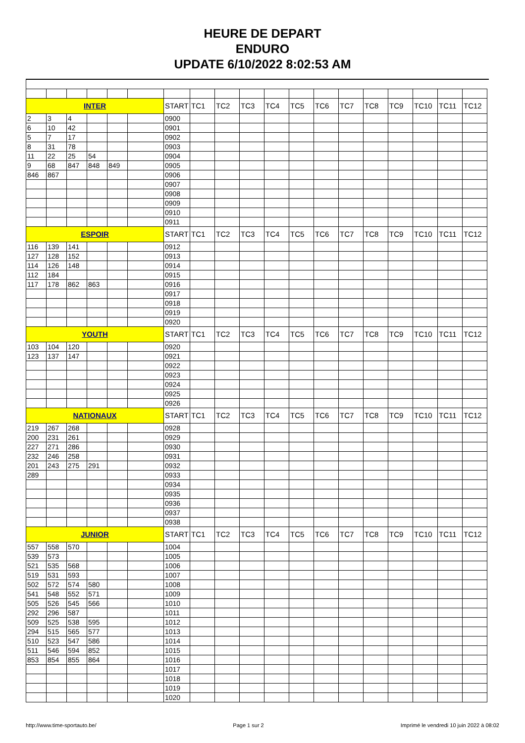HEURE DE DEPART
ENDURO
UPDATE 6/10/2022 8:02:53 AM
| INTER | | | | | | START | TC1 | TC2 | TC3 | TC4 | TC5 | TC6 | TC7 | TC8 | TC9 | TC10 | TC11 | TC12 |
| 2 | 3 | 4 | | | | 0900 | | | | | | | | | | | | |
| 6 | 10 | 42 | | | | 0901 | | | | | | | | | | | | |
| 5 | 7 | 17 | | | | 0902 | | | | | | | | | | | | |
| 8 | 31 | 78 | | | | 0903 | | | | | | | | | | | | |
| 11 | 22 | 25 | 54 | | | 0904 | | | | | | | | | | | | |
| 9 | 68 | 847 | 848 | 849 | | 0905 | | | | | | | | | | | | |
| 846 | 867 | | | | | 0906 | | | | | | | | | | | | |
| | | | | | | 0907 | | | | | | | | | | | | |
| | | | | | | 0908 | | | | | | | | | | | | |
| | | | | | | 0909 | | | | | | | | | | | | |
| | | | | | | 0910 | | | | | | | | | | | | |
| | | | | | | 0911 | | | | | | | | | | | | |
| ESPOIR | | | | | | START | TC1 | TC2 | TC3 | TC4 | TC5 | TC6 | TC7 | TC8 | TC9 | TC10 | TC11 | TC12 |
| 116 | 139 | 141 | | | | 0912 | | | | | | | | | | | | |
| 127 | 128 | 152 | | | | 0913 | | | | | | | | | | | | |
| 114 | 126 | 148 | | | | 0914 | | | | | | | | | | | | |
| 112 | 184 | | | | | 0915 | | | | | | | | | | | | |
| 117 | 178 | 862 | 863 | | | 0916 | | | | | | | | | | | | |
| | | | | | | 0917 | | | | | | | | | | | | |
| | | | | | | 0918 | | | | | | | | | | | | |
| | | | | | | 0919 | | | | | | | | | | | | |
| | | | | | | 0920 | | | | | | | | | | | | |
| YOUTH | | | | | | START | TC1 | TC2 | TC3 | TC4 | TC5 | TC6 | TC7 | TC8 | TC9 | TC10 | TC11 | TC12 |
| 103 | 104 | 120 | | | | 0920 | | | | | | | | | | | | |
| 123 | 137 | 147 | | | | 0921 | | | | | | | | | | | | |
| | | | | | | 0922 | | | | | | | | | | | | |
| | | | | | | 0923 | | | | | | | | | | | | |
| | | | | | | 0924 | | | | | | | | | | | | |
| | | | | | | 0925 | | | | | | | | | | | | |
| | | | | | | 0926 | | | | | | | | | | | | |
| NATIONAUX | | | | | | START | TC1 | TC2 | TC3 | TC4 | TC5 | TC6 | TC7 | TC8 | TC9 | TC10 | TC11 | TC12 |
| 219 | 267 | 268 | | | | 0928 | | | | | | | | | | | | |
| 200 | 231 | 261 | | | | 0929 | | | | | | | | | | | | |
| 227 | 271 | 286 | | | | 0930 | | | | | | | | | | | | |
| 232 | 246 | 258 | | | | 0931 | | | | | | | | | | | | |
| 201 | 243 | 275 | 291 | | | 0932 | | | | | | | | | | | | |
| 289 | | | | | | 0933 | | | | | | | | | | | | |
| | | | | | | 0934 | | | | | | | | | | | | |
| | | | | | | 0935 | | | | | | | | | | | | |
| | | | | | | 0936 | | | | | | | | | | | | |
| | | | | | | 0937 | | | | | | | | | | | | |
| | | | | | | 0938 | | | | | | | | | | | | |
| JUNIOR | | | | | | START | TC1 | TC2 | TC3 | TC4 | TC5 | TC6 | TC7 | TC8 | TC9 | TC10 | TC11 | TC12 |
| 557 | 558 | 570 | | | | 1004 | | | | | | | | | | | | |
| 539 | 573 | | | | | 1005 | | | | | | | | | | | | |
| 521 | 535 | 568 | | | | 1006 | | | | | | | | | | | | |
| 519 | 531 | 593 | | | | 1007 | | | | | | | | | | | | |
| 502 | 572 | 574 | 580 | | | 1008 | | | | | | | | | | | | |
| 541 | 548 | 552 | 571 | | | 1009 | | | | | | | | | | | | |
| 505 | 526 | 545 | 566 | | | 1010 | | | | | | | | | | | | |
| 292 | 296 | 587 | | | | 1011 | | | | | | | | | | | | |
| 509 | 525 | 538 | 595 | | | 1012 | | | | | | | | | | | | |
| 294 | 515 | 565 | 577 | | | 1013 | | | | | | | | | | | | |
| 510 | 523 | 547 | 586 | | | 1014 | | | | | | | | | | | | |
| 511 | 546 | 594 | 852 | | | 1015 | | | | | | | | | | | | |
| 853 | 854 | 855 | 864 | | | 1016 | | | | | | | | | | | | |
| | | | | | | 1017 | | | | | | | | | | | | |
| | | | | | | 1018 | | | | | | | | | | | | |
| | | | | | | 1019 | | | | | | | | | | | | |
| | | | | | | 1020 | | | | | | | | | | | | |
http://www.time-sportauto.be/ Page 1 sur 2 Imprimé le vendredi 10 juin 2022 à 08:02